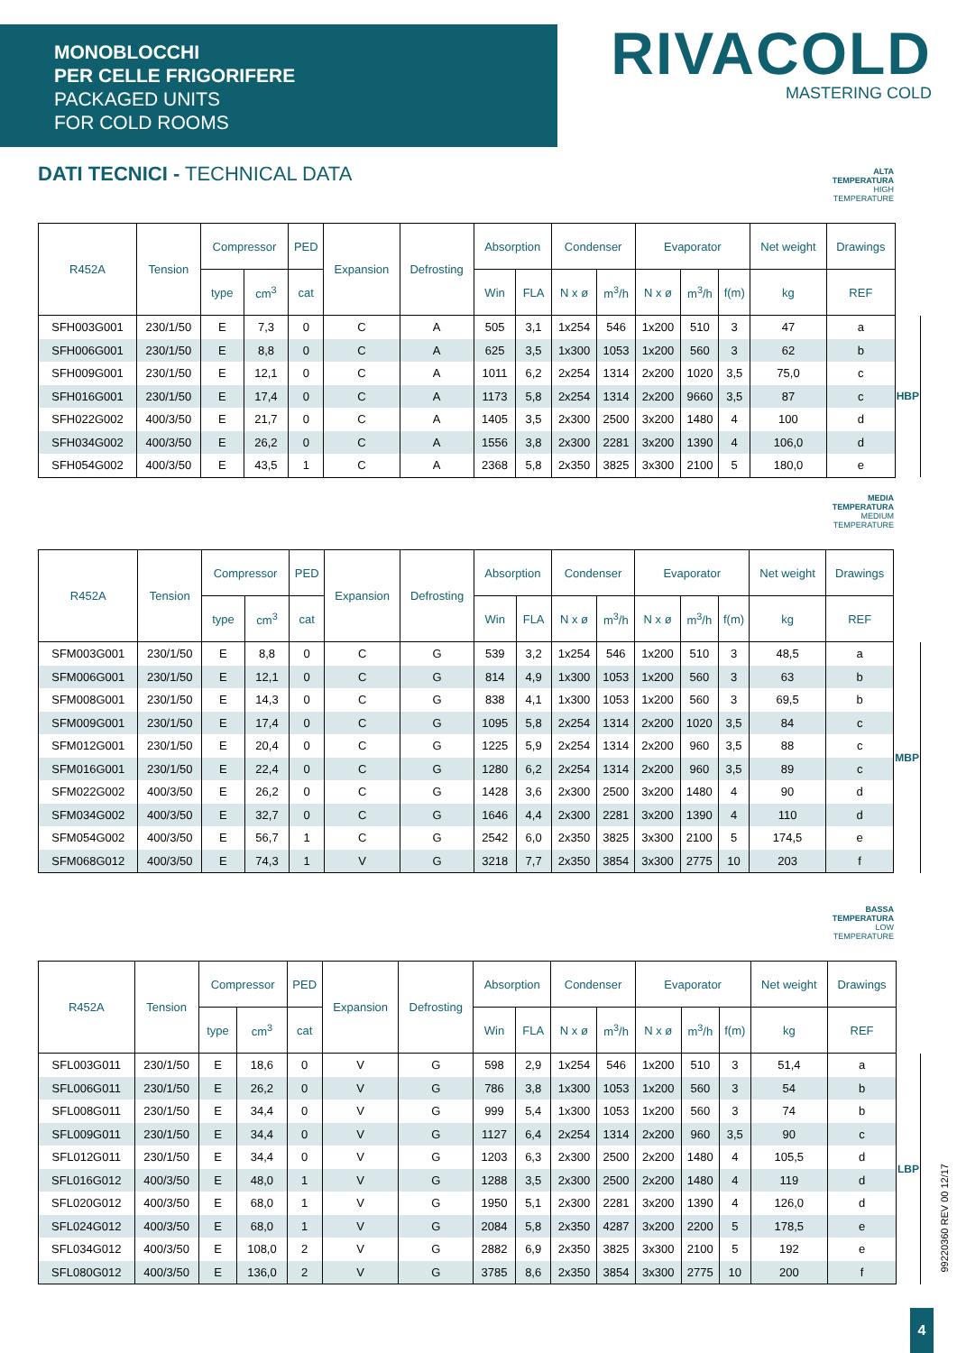MONOBLOCCHI
PER CELLE FRIGORIFERE
PACKAGED UNITS
FOR COLD ROOMS
RIVACOLD
MASTERING COLD
DATI TECNICI - TECHNICAL DATA
ALTA
TEMPERATURA
HIGH
TEMPERATURE
| R452A | Tension | Compressor | | PED | Expansion | Defrosting | Absorption | | Condenser | | Evaporator | | | Net weight | Drawings | |
| --- | --- | --- | --- | --- | --- | --- | --- | --- | --- | --- | --- | --- | --- | --- | --- | --- |
| | | type | cm<sup>3</sup> | cat | | | Win | FLA | N x ø | m<sup>3</sup>/h | N x ø | m<sup>3</sup>/h | f(m) | kg | REF | |
| SFH003G001 | 230/1/50 | E | 7,3 | 0 | C | A | 505 | 3,1 | 1x254 | 546 | 1x200 | 510 | 3 | 47 | a | HBP |
| SFH006G001 | 230/1/50 | E | 8,8 | 0 | C | A | 625 | 3,5 | 1x300 | 1053 | 1x200 | 560 | 3 | 62 | b | |
| SFH009G001 | 230/1/50 | E | 12,1 | 0 | C | A | 1011 | 6,2 | 2x254 | 1314 | 2x200 | 1020 | 3,5 | 75,0 | c | |
| SFH016G001 | 230/1/50 | E | 17,4 | 0 | C | A | 1173 | 5,8 | 2x254 | 1314 | 2x200 | 9660 | 3,5 | 87 | c | |
| SFH022G002 | 400/3/50 | E | 21,7 | 0 | C | A | 1405 | 3,5 | 2x300 | 2500 | 3x200 | 1480 | 4 | 100 | d | |
| SFH034G002 | 400/3/50 | E | 26,2 | 0 | C | A | 1556 | 3,8 | 2x300 | 2281 | 3x200 | 1390 | 4 | 106,0 | d | |
| SFH054G002 | 400/3/50 | E | 43,5 | 1 | C | A | 2368 | 5,8 | 2x350 | 3825 | 3x300 | 2100 | 5 | 180,0 | e | |
MEDIA
TEMPERATURA
MEDIUM
TEMPERATURE
| R452A | Tension | Compressor | | PED | Expansion | Defrosting | Absorption | | Condenser | | Evaporator | | | Net weight | Drawings | |
| --- | --- | --- | --- | --- | --- | --- | --- | --- | --- | --- | --- | --- | --- | --- | --- | --- |
| | | type | cm<sup>3</sup> | cat | | | Win | FLA | N x ø | m<sup>3</sup>/h | N x ø | m<sup>3</sup>/h | f(m) | kg | REF | |
| SFM003G001 | 230/1/50 | E | 8,8 | 0 | C | G | 539 | 3,2 | 1x254 | 546 | 1x200 | 510 | 3 | 48,5 | a | MBP |
| SFM006G001 | 230/1/50 | E | 12,1 | 0 | C | G | 814 | 4,9 | 1x300 | 1053 | 1x200 | 560 | 3 | 63 | b | |
| SFM008G001 | 230/1/50 | E | 14,3 | 0 | C | G | 838 | 4,1 | 1x300 | 1053 | 1x200 | 560 | 3 | 69,5 | b | |
| SFM009G001 | 230/1/50 | E | 17,4 | 0 | C | G | 1095 | 5,8 | 2x254 | 1314 | 2x200 | 1020 | 3,5 | 84 | c | |
| SFM012G001 | 230/1/50 | E | 20,4 | 0 | C | G | 1225 | 5,9 | 2x254 | 1314 | 2x200 | 960 | 3,5 | 88 | c | |
| SFM016G001 | 230/1/50 | E | 22,4 | 0 | C | G | 1280 | 6,2 | 2x254 | 1314 | 2x200 | 960 | 3,5 | 89 | c | |
| SFM022G002 | 400/3/50 | E | 26,2 | 0 | C | G | 1428 | 3,6 | 2x300 | 2500 | 3x200 | 1480 | 4 | 90 | d | |
| SFM034G002 | 400/3/50 | E | 32,7 | 0 | C | G | 1646 | 4,4 | 2x300 | 2281 | 3x200 | 1390 | 4 | 110 | d | |
| SFM054G002 | 400/3/50 | E | 56,7 | 1 | C | G | 2542 | 6,0 | 2x350 | 3825 | 3x300 | 2100 | 5 | 174,5 | e | |
| SFM068G012 | 400/3/50 | E | 74,3 | 1 | V | G | 3218 | 7,7 | 2x350 | 3854 | 3x300 | 2775 | 10 | 203 | f | |
BASSA
TEMPERATURA
LOW
TEMPERATURE
| R452A | Tension | Compressor | | PED | Expansion | Defrosting | Absorption | | Condenser | | Evaporator | | | Net weight | Drawings | |
| --- | --- | --- | --- | --- | --- | --- | --- | --- | --- | --- | --- | --- | --- | --- | --- | --- |
| | | type | cm<sup>3</sup> | cat | | | Win | FLA | N x ø | m<sup>3</sup>/h | N x ø | m<sup>3</sup>/h | f(m) | kg | REF | |
| SFL003G011 | 230/1/50 | E | 18,6 | 0 | V | G | 598 | 2,9 | 1x254 | 546 | 1x200 | 510 | 3 | 51,4 | a | LBP |
| SFL006G011 | 230/1/50 | E | 26,2 | 0 | V | G | 786 | 3,8 | 1x300 | 1053 | 1x200 | 560 | 3 | 54 | b | |
| SFL008G011 | 230/1/50 | E | 34,4 | 0 | V | G | 999 | 5,4 | 1x300 | 1053 | 1x200 | 560 | 3 | 74 | b | |
| SFL009G011 | 230/1/50 | E | 34,4 | 0 | V | G | 1127 | 6,4 | 2x254 | 1314 | 2x200 | 960 | 3,5 | 90 | c | |
| SFL012G011 | 230/1/50 | E | 34,4 | 0 | V | G | 1203 | 6,3 | 2x300 | 2500 | 2x200 | 1480 | 4 | 105,5 | d | |
| SFL016G012 | 400/3/50 | E | 48,0 | 1 | V | G | 1288 | 3,5 | 2x300 | 2500 | 2x200 | 1480 | 4 | 119 | d | |
| SFL020G012 | 400/3/50 | E | 68,0 | 1 | V | G | 1950 | 5,1 | 2x300 | 2281 | 3x200 | 1390 | 4 | 126,0 | d | |
| SFL024G012 | 400/3/50 | E | 68,0 | 1 | V | G | 2084 | 5,8 | 2x350 | 4287 | 3x200 | 2200 | 5 | 178,5 | e | |
| SFL034G012 | 400/3/50 | E | 108,0 | 2 | V | G | 2882 | 6,9 | 2x350 | 3825 | 3x300 | 2100 | 5 | 192 | e | |
| SFL080G012 | 400/3/50 | E | 136,0 | 2 | V | G | 3785 | 8,6 | 2x350 | 3854 | 3x300 | 2775 | 10 | 200 | f | |
99220360 REV 00 12/17
4